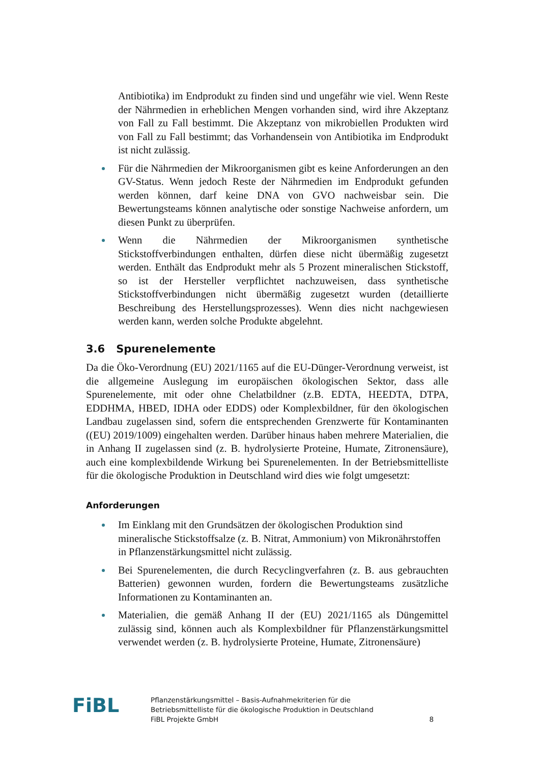Antibiotika) im Endprodukt zu finden sind und ungefähr wie viel. Wenn Reste der Nährmedien in erheblichen Mengen vorhanden sind, wird ihre Akzeptanz von Fall zu Fall bestimmt. Die Akzeptanz von mikrobiellen Produkten wird von Fall zu Fall bestimmt; das Vorhandensein von Antibiotika im Endprodukt ist nicht zulässig.
Für die Nährmedien der Mikroorganismen gibt es keine Anforderungen an den GV-Status. Wenn jedoch Reste der Nährmedien im Endprodukt gefunden werden können, darf keine DNA von GVO nachweisbar sein. Die Bewertungsteams können analytische oder sonstige Nachweise anfordern, um diesen Punkt zu überprüfen.
Wenn die Nährmedien der Mikroorganismen synthetische Stickstoffverbindungen enthalten, dürfen diese nicht übermäßig zugesetzt werden. Enthält das Endprodukt mehr als 5 Prozent mineralischen Stickstoff, so ist der Hersteller verpflichtet nachzuweisen, dass synthetische Stickstoffverbindungen nicht übermäßig zugesetzt wurden (detaillierte Beschreibung des Herstellungsprozesses). Wenn dies nicht nachgewiesen werden kann, werden solche Produkte abgelehnt.
3.6 Spurenelemente
Da die Öko-Verordnung (EU) 2021/1165 auf die EU-Dünger-Verordnung verweist, ist die allgemeine Auslegung im europäischen ökologischen Sektor, dass alle Spurenelemente, mit oder ohne Chelatbildner (z.B. EDTA, HEEDTA, DTPA, EDDHMA, HBED, IDHA oder EDDS) oder Komplexbildner, für den ökologischen Landbau zugelassen sind, sofern die entsprechenden Grenzwerte für Kontaminanten ((EU) 2019/1009) eingehalten werden. Darüber hinaus haben mehrere Materialien, die in Anhang II zugelassen sind (z. B. hydrolysierte Proteine, Humate, Zitronensäure), auch eine komplexbildende Wirkung bei Spurenelementen. In der Betriebsmittelliste für die ökologische Produktion in Deutschland wird dies wie folgt umgesetzt:
Anforderungen
Im Einklang mit den Grundsätzen der ökologischen Produktion sind mineralische Stickstoffsalze (z. B. Nitrat, Ammonium) von Mikronährstoffen in Pflanzenstärkungsmittel nicht zulässig.
Bei Spurenelementen, die durch Recyclingverfahren (z. B. aus gebrauchten Batterien) gewonnen wurden, fordern die Bewertungsteams zusätzliche Informationen zu Kontaminanten an.
Materialien, die gemäß Anhang II der (EU) 2021/1165 als Düngemittel zulässig sind, können auch als Komplexbildner für Pflanzenstärkungsmittel verwendet werden (z. B. hydrolysierte Proteine, Humate, Zitronensäure)
FiBL
Pflanzenstärkungsmittel – Basis-Aufnahmekriterien für die
Betriebsmittelliste für die ökologische Produktion in Deutschland
FiBL Projekte GmbH
8